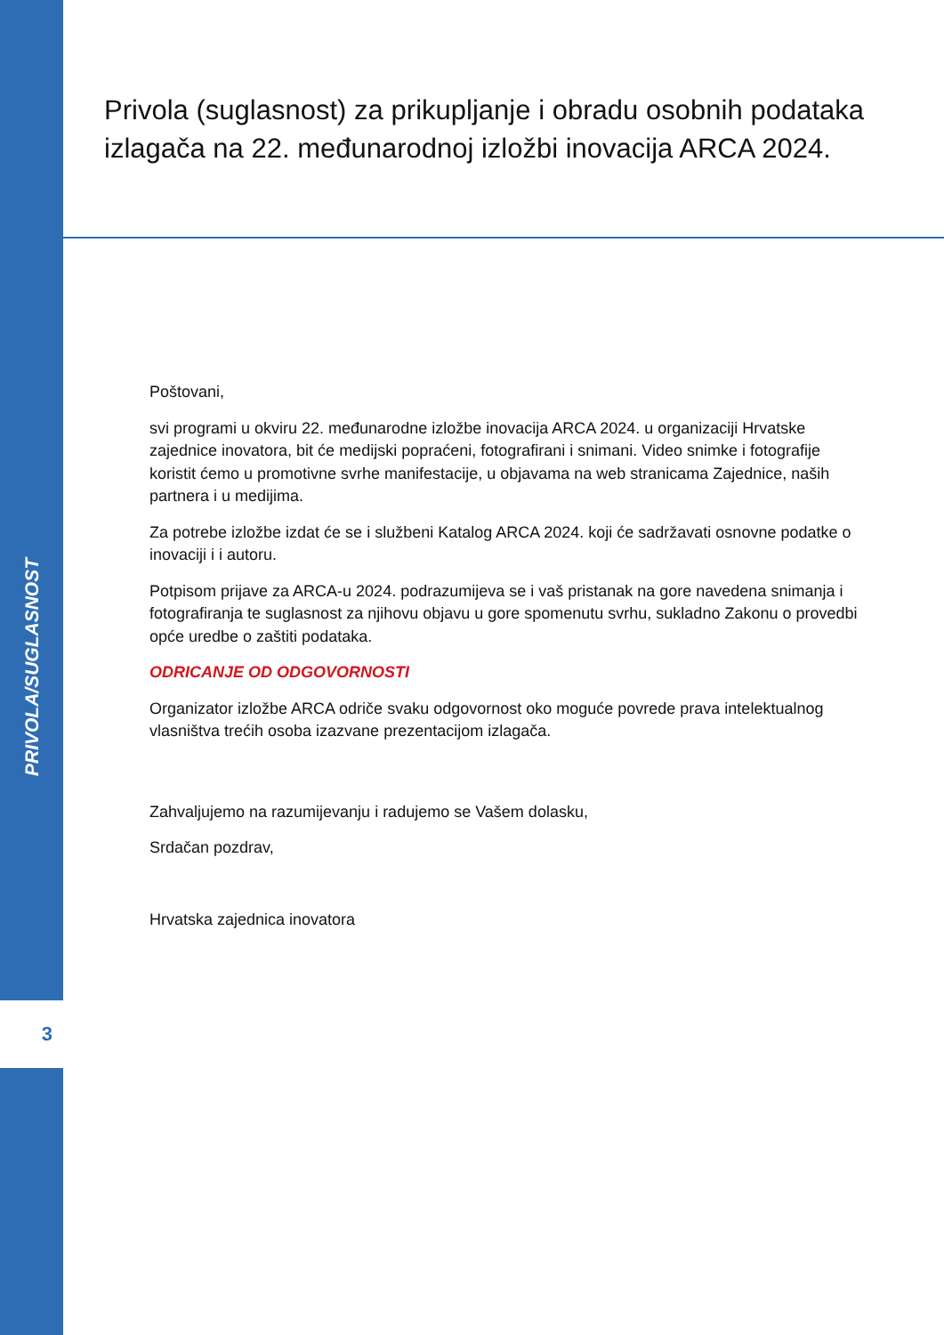PRIVOLA/SUGLASNOST
3
Privola (suglasnost) za prikupljanje i obradu osobnih podataka izlagača na 22. međunarodnoj izložbi inovacija ARCA 2024.
Poštovani,
svi programi u okviru 22. međunarodne izložbe inovacija ARCA 2024. u organizaciji Hrvatske zajednice inovatora, bit će medijski popraćeni, fotografirani i snimani. Video snimke i fotografije koristit ćemo u promotivne svrhe manifestacije, u objavama na web stranicama Zajednice, naših partnera i u medijima.
Za potrebe izložbe izdat će se i službeni Katalog ARCA 2024. koji će sadržavati osnovne podatke o inovaciji i i autoru.
Potpisom prijave za ARCA-u 2024. podrazumijeva se i vaš pristanak na gore navedena snimanja i fotografiranja te suglasnost za njihovu objavu u gore spomenutu svrhu, sukladno Zakonu o provedbi opće uredbe o zaštiti podataka.
ODRICANJE OD ODGOVORNOSTI
Organizator izložbe ARCA odriče svaku odgovornost oko moguće povrede prava intelektualnog vlasništva trećih osoba izazvane prezentacijom izlagača.
Zahvaljujemo na razumijevanju i radujemo se Vašem dolasku,
Srdačan pozdrav,
Hrvatska zajednica inovatora